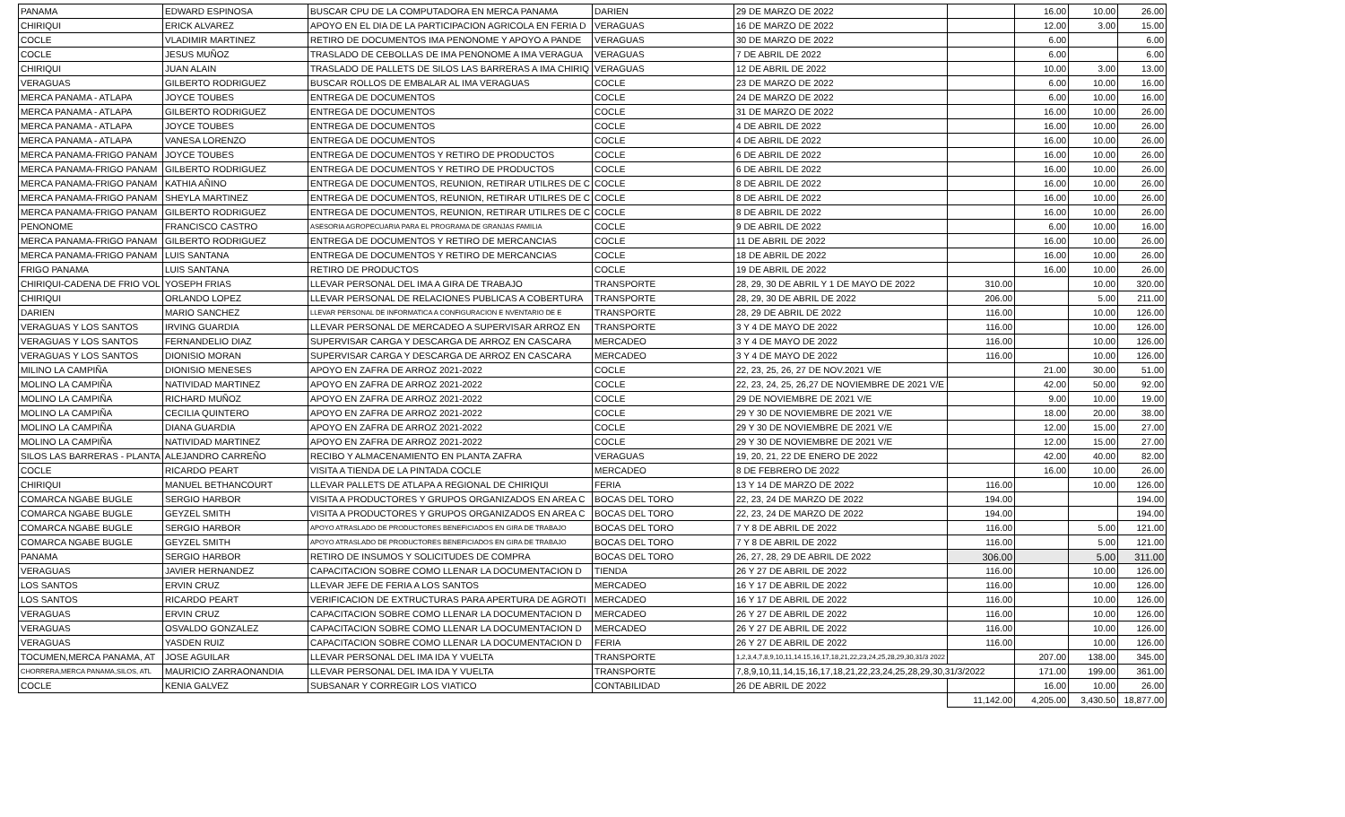| PANAMA | EDWARD ESPINOSA | BUSCAR CPU DE LA COMPUTADORA EN MERCA PANAMA | DARIEN | 29 DE MARZO DE 2022 | | 16.00 | 10.00 | 26.00 |
| CHIRIQUI | ERICK ALVAREZ | APOYO EN EL DIA DE LA PARTICIPACION AGRICOLA EN FERIA D | VERAGUAS | 16 DE MARZO DE 2022 | | 12.00 | 3.00 | 15.00 |
| COCLE | VLADIMIR MARTINEZ | RETIRO DE DOCUMENTOS IMA PENONOME Y APOYO A PANDE | VERAGUAS | 30 DE MARZO DE 2022 | | 6.00 | | 6.00 |
| COCLE | JESUS MUÑOZ | TRASLADO DE CEBOLLAS DE IMA PENONOME A IMA VERAGUA | VERAGUAS | 7 DE ABRIL DE 2022 | | 6.00 | | 6.00 |
| CHIRIQUI | JUAN ALAIN | TRASLADO DE PALLETS DE SILOS LAS BARRERAS A IMA CHIRIQ | VERAGUAS | 12 DE ABRIL DE 2022 | | 10.00 | 3.00 | 13.00 |
| VERAGUAS | GILBERTO RODRIGUEZ | BUSCAR ROLLOS DE EMBALAR AL IMA VERAGUAS | COCLE | 23 DE MARZO DE 2022 | | 6.00 | 10.00 | 16.00 |
| MERCA PANAMA - ATLAPA | JOYCE TOUBES | ENTREGA DE DOCUMENTOS | COCLE | 24 DE MARZO DE 2022 | | 6.00 | 10.00 | 16.00 |
| MERCA PANAMA - ATLAPA | GILBERTO RODRIGUEZ | ENTREGA DE DOCUMENTOS | COCLE | 31 DE MARZO DE 2022 | | 16.00 | 10.00 | 26.00 |
| MERCA PANAMA - ATLAPA | JOYCE TOUBES | ENTREGA DE DOCUMENTOS | COCLE | 4 DE ABRIL DE 2022 | | 16.00 | 10.00 | 26.00 |
| MERCA PANAMA - ATLAPA | VANESA LORENZO | ENTREGA DE DOCUMENTOS | COCLE | 4 DE ABRIL DE 2022 | | 16.00 | 10.00 | 26.00 |
| MERCA PANAMA-FRIGO PANAM | JOYCE TOUBES | ENTREGA DE DOCUMENTOS Y RETIRO DE PRODUCTOS | COCLE | 6 DE ABRIL DE 2022 | | 16.00 | 10.00 | 26.00 |
| MERCA PANAMA-FRIGO PANAM | GILBERTO RODRIGUEZ | ENTREGA DE DOCUMENTOS Y RETIRO DE PRODUCTOS | COCLE | 6 DE ABRIL DE 2022 | | 16.00 | 10.00 | 26.00 |
| MERCA PANAMA-FRIGO PANAM | KATHIA AÑINO | ENTREGA DE DOCUMENTOS, REUNION, RETIRAR UTILRES DE C | COCLE | 8 DE ABRIL DE 2022 | | 16.00 | 10.00 | 26.00 |
| MERCA PANAMA-FRIGO PANAM | SHEYLA MARTINEZ | ENTREGA DE DOCUMENTOS, REUNION, RETIRAR UTILRES DE C | COCLE | 8 DE ABRIL DE 2022 | | 16.00 | 10.00 | 26.00 |
| MERCA PANAMA-FRIGO PANAM | GILBERTO RODRIGUEZ | ENTREGA DE DOCUMENTOS, REUNION, RETIRAR UTILRES DE C | COCLE | 8 DE ABRIL DE 2022 | | 16.00 | 10.00 | 26.00 |
| PENONOME | FRANCISCO CASTRO | ASESORIA AGROPECUARIA PARA EL PROGRAMA DE GRANJAS FAMILIA | COCLE | 9 DE ABRIL DE 2022 | | 6.00 | 10.00 | 16.00 |
| MERCA PANAMA-FRIGO PANAM | GILBERTO RODRIGUEZ | ENTREGA DE DOCUMENTOS Y RETIRO DE MERCANCIAS | COCLE | 11 DE ABRIL DE 2022 | | 16.00 | 10.00 | 26.00 |
| MERCA PANAMA-FRIGO PANAM | LUIS SANTANA | ENTREGA DE DOCUMENTOS Y RETIRO DE MERCANCIAS | COCLE | 18 DE ABRIL DE 2022 | | 16.00 | 10.00 | 26.00 |
| FRIGO PANAMA | LUIS SANTANA | RETIRO DE PRODUCTOS | COCLE | 19 DE ABRIL DE 2022 | | 16.00 | 10.00 | 26.00 |
| CHIRIQUI-CADENA DE FRIO VOL | YOSEPH FRIAS | LLEVAR PERSONAL DEL IMA A GIRA DE TRABAJO | TRANSPORTE | 28, 29, 30 DE ABRIL Y 1 DE MAYO DE 2022 | 310.00 | | 10.00 | 320.00 |
| CHIRIQUI | ORLANDO LOPEZ | LLEVAR PERSONAL DE RELACIONES PUBLICAS A COBERTURA | TRANSPORTE | 28, 29, 30 DE ABRIL DE 2022 | 206.00 | | 5.00 | 211.00 |
| DARIEN | MARIO SANCHEZ | LLEVAR PERSONAL DE INFORMATICA A CONFIGURACION E NVENTARIO DE E | TRANSPORTE | 28, 29 DE ABRIL DE 2022 | 116.00 | | 10.00 | 126.00 |
| VERAGUAS Y LOS SANTOS | IRVING GUARDIA | LLEVAR PERSONAL DE MERCADEO A SUPERVISAR ARROZ EN | TRANSPORTE | 3 Y 4 DE MAYO DE 2022 | 116.00 | | 10.00 | 126.00 |
| VERAGUAS Y LOS SANTOS | FERNANDELIO DIAZ | SUPERVISAR CARGA Y DESCARGA DE ARROZ EN CASCARA | MERCADEO | 3 Y 4 DE MAYO DE 2022 | 116.00 | | 10.00 | 126.00 |
| VERAGUAS Y LOS SANTOS | DIONISIO MORAN | SUPERVISAR CARGA Y DESCARGA DE ARROZ EN CASCARA | MERCADEO | 3 Y 4 DE MAYO DE 2022 | 116.00 | | 10.00 | 126.00 |
| MILINO LA CAMPIÑA | DIONISIO MENESES | APOYO EN ZAFRA DE ARROZ 2021-2022 | COCLE | 22, 23, 25, 26, 27 DE NOV.2021 V/E | | 21.00 | 30.00 | 51.00 |
| MOLINO LA CAMPIÑA | NATIVIDAD MARTINEZ | APOYO EN ZAFRA DE ARROZ 2021-2022 | COCLE | 22, 23, 24, 25, 26,27 DE NOVIEMBRE DE 2021 V/E | | 42.00 | 50.00 | 92.00 |
| MOLINO LA CAMPIÑA | RICHARD MUÑOZ | APOYO EN ZAFRA DE ARROZ 2021-2022 | COCLE | 29 DE NOVIEMBRE DE 2021 V/E | | 9.00 | 10.00 | 19.00 |
| MOLINO LA CAMPIÑA | CECILIA QUINTERO | APOYO EN ZAFRA DE ARROZ 2021-2022 | COCLE | 29 Y 30 DE NOVIEMBRE DE 2021 V/E | | 18.00 | 20.00 | 38.00 |
| MOLINO LA CAMPIÑA | DIANA GUARDIA | APOYO EN ZAFRA DE ARROZ 2021-2022 | COCLE | 29 Y 30 DE NOVIEMBRE DE 2021 V/E | | 12.00 | 15.00 | 27.00 |
| MOLINO LA CAMPIÑA | NATIVIDAD MARTINEZ | APOYO EN ZAFRA DE ARROZ 2021-2022 | COCLE | 29 Y 30 DE NOVIEMBRE DE 2021 V/E | | 12.00 | 15.00 | 27.00 |
| SILOS LAS BARRERAS - PLANTA | ALEJANDRO CARREÑO | RECIBO Y ALMACENAMIENTO EN PLANTA ZAFRA | VERAGUAS | 19, 20, 21, 22 DE ENERO DE 2022 | | 42.00 | 40.00 | 82.00 |
| COCLE | RICARDO PEART | VISITA A TIENDA DE LA PINTADA COCLE | MERCADEO | 8 DE FEBRERO DE 2022 | | 16.00 | 10.00 | 26.00 |
| CHIRIQUI | MANUEL BETHANCOURT | LLEVAR PALLETS DE ATLAPA A REGIONAL DE CHIRIQUI | FERIA | 13 Y 14 DE MARZO DE 2022 | 116.00 | | 10.00 | 126.00 |
| COMARCA NGABE BUGLE | SERGIO HARBOR | VISITA A PRODUCTORES Y GRUPOS ORGANIZADOS EN AREA C | BOCAS DEL TORO | 22, 23, 24 DE MARZO DE 2022 | 194.00 | | | 194.00 |
| COMARCA NGABE BUGLE | GEYZEL SMITH | VISITA A PRODUCTORES Y GRUPOS ORGANIZADOS EN AREA C | BOCAS DEL TORO | 22, 23, 24 DE MARZO DE 2022 | 194.00 | | | 194.00 |
| COMARCA NGABE BUGLE | SERGIO HARBOR | APOYO ATRASLADO DE PRODUCTORES BENEFICIADOS EN GIRA DE TRABAJO | BOCAS DEL TORO | 7 Y 8 DE ABRIL DE 2022 | 116.00 | | 5.00 | 121.00 |
| COMARCA NGABE BUGLE | GEYZEL SMITH | APOYO ATRASLADO DE PRODUCTORES BENEFICIADOS EN GIRA DE TRABAJO | BOCAS DEL TORO | 7 Y 8 DE ABRIL DE 2022 | 116.00 | | 5.00 | 121.00 |
| PANAMA | SERGIO HARBOR | RETIRO DE INSUMOS Y SOLICITUDES DE COMPRA | BOCAS DEL TORO | 26, 27, 28, 29 DE ABRIL DE 2022 | 306.00 | | 5.00 | 311.00 |
| VERAGUAS | JAVIER HERNANDEZ | CAPACITACION SOBRE COMO LLENAR LA DOCUMENTACION D | TIENDA | 26 Y 27 DE ABRIL DE 2022 | 116.00 | | 10.00 | 126.00 |
| LOS SANTOS | ERVIN CRUZ | LLEVAR JEFE DE FERIA A LOS SANTOS | MERCADEO | 16 Y 17 DE ABRIL DE 2022 | 116.00 | | 10.00 | 126.00 |
| LOS SANTOS | RICARDO PEART | VERIFICACION DE EXTRUCTURAS PARA APERTURA DE AGROTI | MERCADEO | 16 Y 17 DE ABRIL DE 2022 | 116.00 | | 10.00 | 126.00 |
| VERAGUAS | ERVIN CRUZ | CAPACITACION SOBRE COMO LLENAR LA DOCUMENTACION D | MERCADEO | 26 Y 27 DE ABRIL DE 2022 | 116.00 | | 10.00 | 126.00 |
| VERAGUAS | OSVALDO GONZALEZ | CAPACITACION SOBRE COMO LLENAR LA DOCUMENTACION D | MERCADEO | 26 Y 27 DE ABRIL DE 2022 | 116.00 | | 10.00 | 126.00 |
| VERAGUAS | YASDEN RUIZ | CAPACITACION SOBRE COMO LLENAR LA DOCUMENTACION D | FERIA | 26 Y 27 DE ABRIL DE 2022 | 116.00 | | 10.00 | 126.00 |
| TOCUMEN,MERCA PANAMA, AT | JOSE AGUILAR | LLEVAR PERSONAL DEL IMA IDA Y VUELTA | TRANSPORTE | 1,2,3,4,7,8,9,10,11,14.15,16,17,18,21,22,23,24,25,28,29,30,31/3 2022 | | 207.00 | 138.00 | 345.00 |
| CHORRERA,MERCA PANAMA,SILOS, ATL | MAURICIO ZARRAONANDIA | LLEVAR PERSONAL DEL IMA IDA Y VUELTA | TRANSPORTE | 7,8,9,10,11,14,15,16,17,18,21,22,23,24,25,28,29,30,31/3/2022 | | 171.00 | 199.00 | 361.00 |
| COCLE | KENIA GALVEZ | SUBSANAR Y CORREGIR LOS VIATICO | CONTABILIDAD | 26 DE ABRIL DE 2022 | | 16.00 | 10.00 | 26.00 |
| | | | | | 11,142.00 | 4,205.00 | 3,430.50 | 18,877.00 |